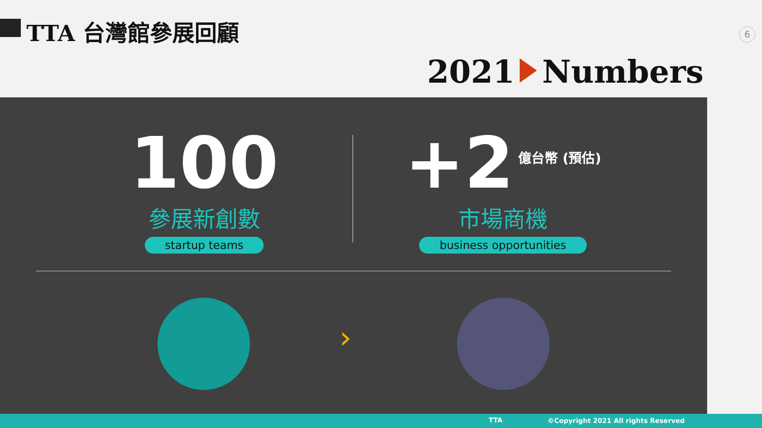TTA 台灣館參展回顧 6
2021 Numbers
100
參展新創數
startup teams
+2 億台幣 (預估)
市場商機
business opportunities
›
TTA ©Copyright 2021 All rights Reserved